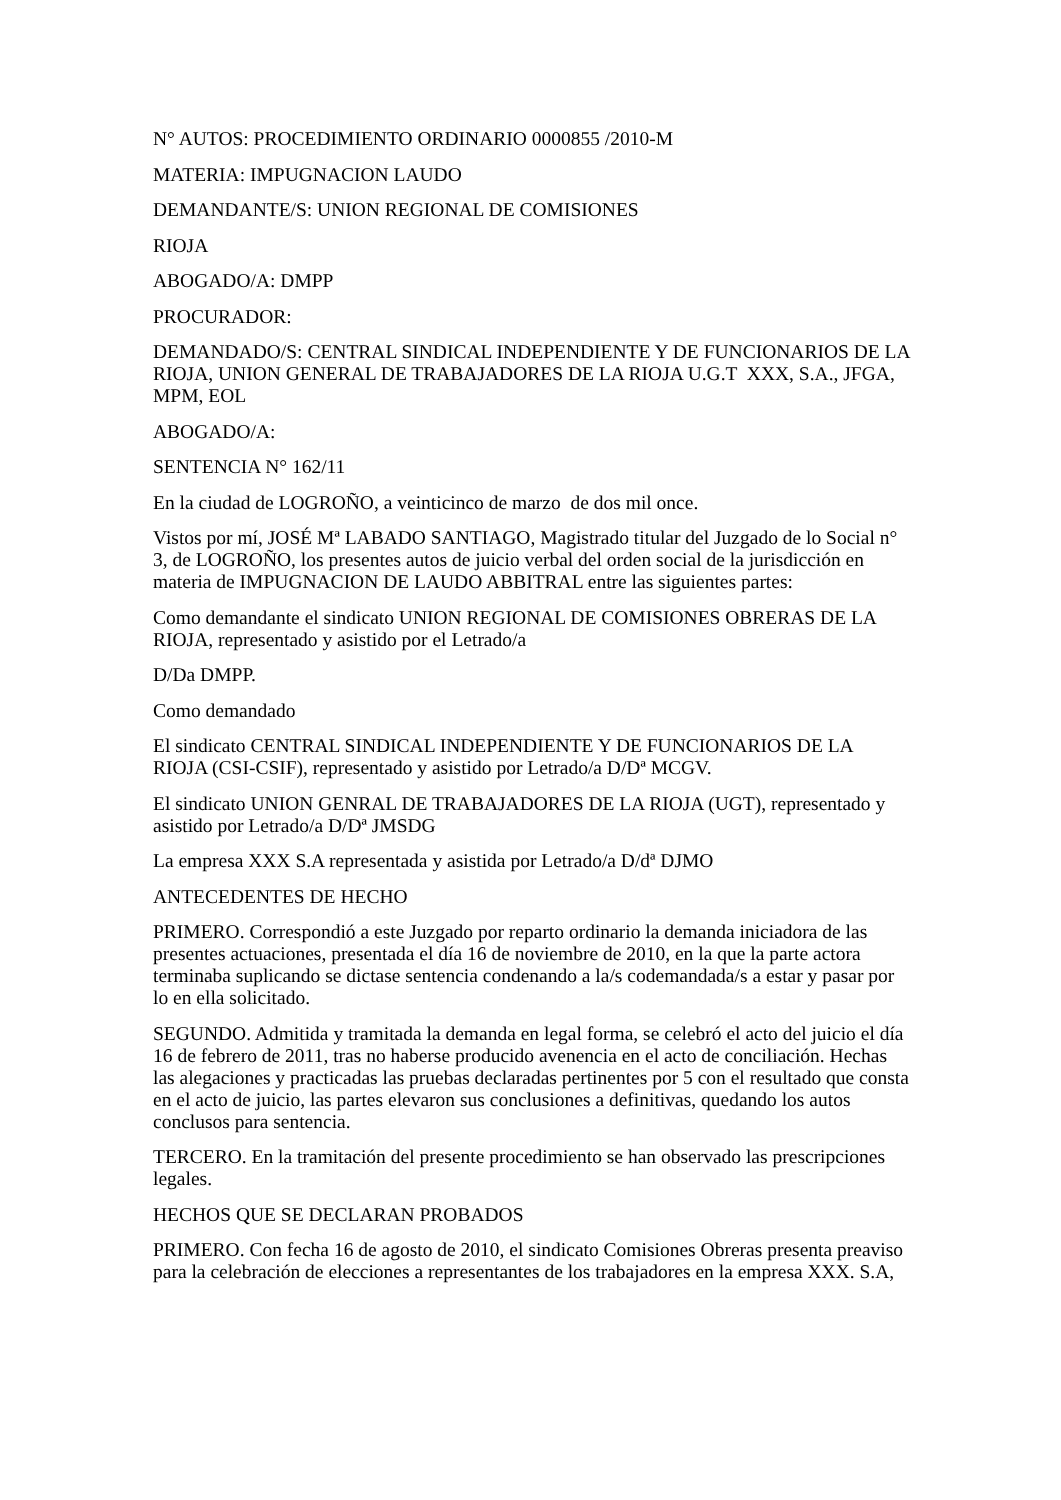N° AUTOS: PROCEDIMIENTO ORDINARIO 0000855 /2010-M
MATERIA: IMPUGNACION LAUDO
DEMANDANTE/S: UNION REGIONAL DE COMISIONES
RIOJA
ABOGADO/A: DMPP
PROCURADOR:
DEMANDADO/S: CENTRAL SINDICAL INDEPENDIENTE Y DE FUNCIONARIOS DE LA RIOJA, UNION GENERAL DE TRABAJADORES DE LA RIOJA U.G.T XXX, S.A., JFGA, MPM, EOL
ABOGADO/A:
SENTENCIA N° 162/11
En la ciudad de LOGROÑO, a veinticinco de marzo de dos mil once.
Vistos por mí, JOSÉ Mª LABADO SANTIAGO, Magistrado titular del Juzgado de lo Social n° 3, de LOGROÑO, los presentes autos de juicio verbal del orden social de la jurisdicción en materia de IMPUGNACION DE LAUDO ABBITRAL entre las siguientes partes:
Como demandante el sindicato UNION REGIONAL DE COMISIONES OBRERAS DE LA RIOJA, representado y asistido por el Letrado/a
D/Da DMPP.
Como demandado
El sindicato CENTRAL SINDICAL INDEPENDIENTE Y DE FUNCIONARIOS DE LA RIOJA (CSI-CSIF), representado y asistido por Letrado/a D/Dª MCGV.
El sindicato UNION GENRAL DE TRABAJADORES DE LA RIOJA (UGT), representado y asistido por Letrado/a D/Dª JMSDG
La empresa XXX S.A representada y asistida por Letrado/a D/dª DJMO
ANTECEDENTES DE HECHO
PRIMERO. Correspondió a este Juzgado por reparto ordinario la demanda iniciadora de las presentes actuaciones, presentada el día 16 de noviembre de 2010, en la que la parte actora terminaba suplicando se dictase sentencia condenando a la/s codemandada/s a estar y pasar por lo en ella solicitado.
SEGUNDO. Admitida y tramitada la demanda en legal forma, se celebró el acto del juicio el día 16 de febrero de 2011, tras no haberse producido avenencia en el acto de conciliación. Hechas las alegaciones y practicadas las pruebas declaradas pertinentes por 5 con el resultado que consta en el acto de juicio, las partes elevaron sus conclusiones a definitivas, quedando los autos conclusos para sentencia.
TERCERO. En la tramitación del presente procedimiento se han observado las prescripciones legales.
HECHOS QUE SE DECLARAN PROBADOS
PRIMERO. Con fecha 16 de agosto de 2010, el sindicato Comisiones Obreras presenta preaviso para la celebración de elecciones a representantes de los trabajadores en la empresa XXX. S.A,